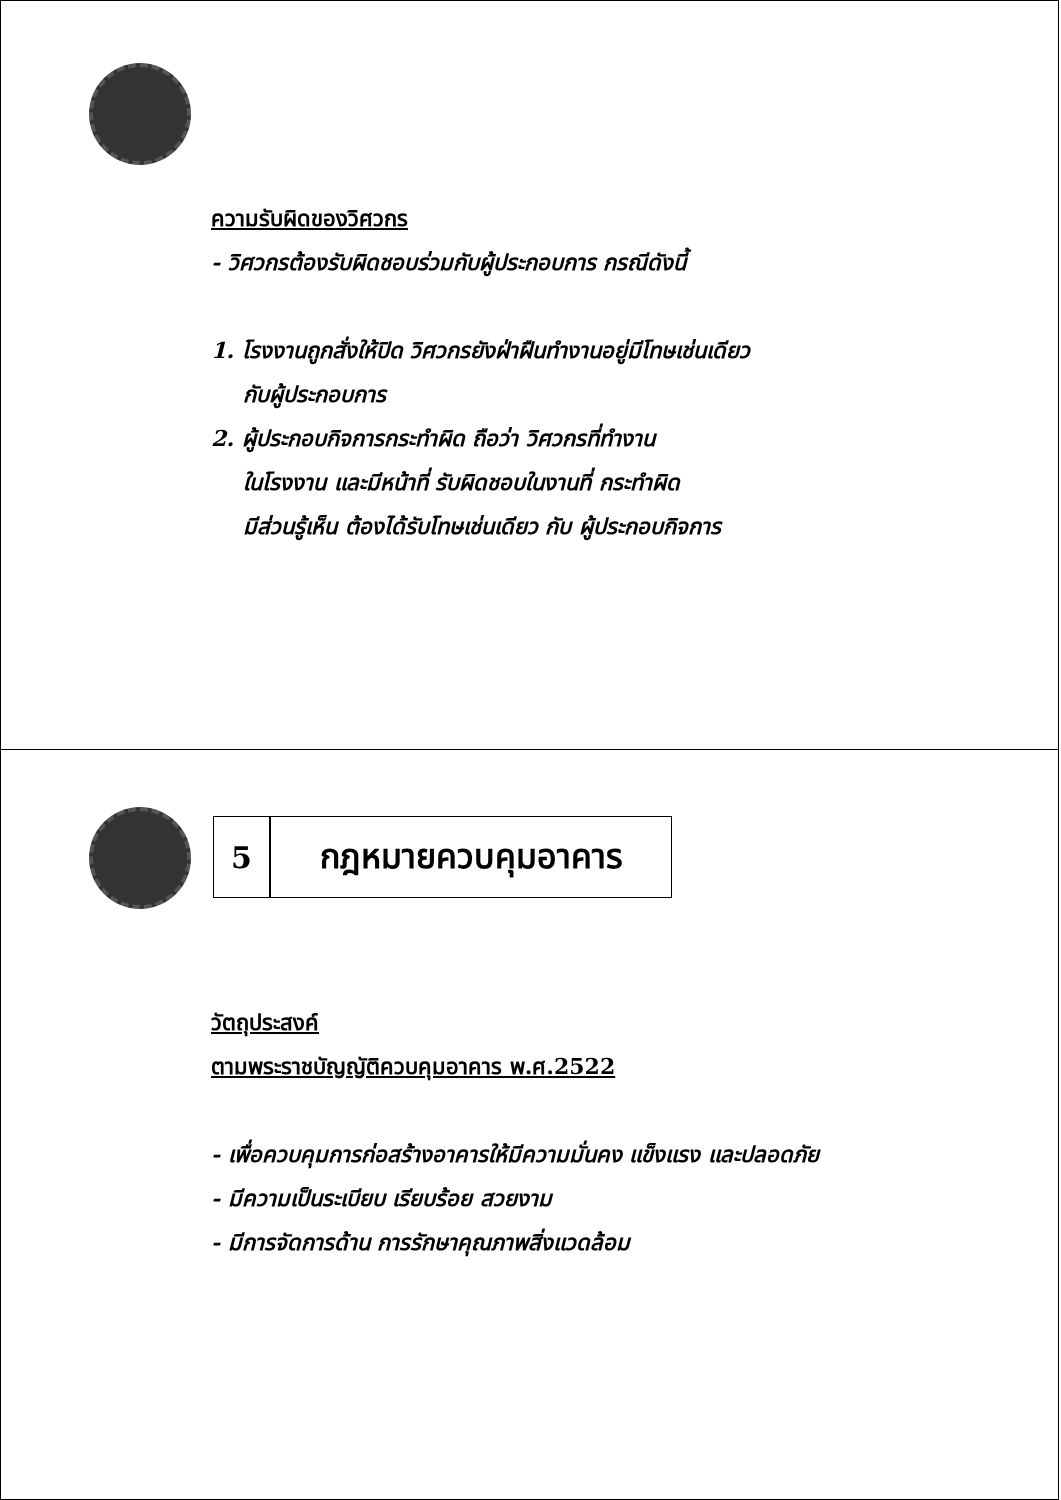ความรับผิดของวิศวกร
- วิศวกรต้องรับผิดชอบร่วมกับผู้ประกอบการ กรณีดังนี้
1. โรงงานถูกสั่งให้ปิด วิศวกรยังฝ่าฝืนทำงานอยู่มีโทษเช่นเดียว
กับผู้ประกอบการ
2. ผู้ประกอบกิจการกระทำผิด ถือว่า วิศวกรที่ทำงาน
ในโรงงาน และมีหน้าที่ รับผิดชอบในงานที่ กระทำผิด
มีส่วนรู้เห็น ต้องได้รับโทษเช่นเดียว กับ ผู้ประกอบกิจการ
5 กฎหมายควบคุมอาคาร
วัตถุประสงค์
ตามพระราชบัญญัติควบคุมอาคาร พ.ศ.2522
- เพื่อควบคุมการก่อสร้างอาคารให้มีความมั่นคง แข็งแรง และปลอดภัย
- มีความเป็นระเบียบ เรียบร้อย สวยงาม
- มีการจัดการด้าน การรักษาคุณภาพสิ่งแวดล้อม